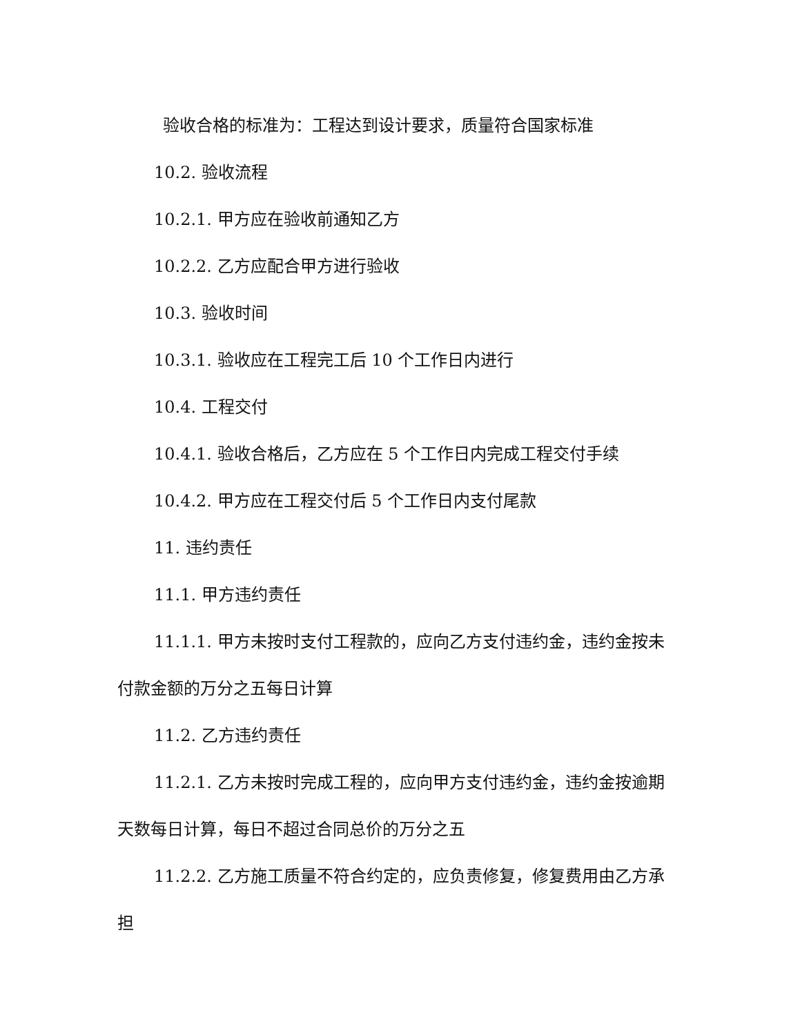验收合格的标准为：工程达到设计要求，质量符合国家标准
10.2. 验收流程
10.2.1. 甲方应在验收前通知乙方
10.2.2. 乙方应配合甲方进行验收
10.3. 验收时间
10.3.1. 验收应在工程完工后 10 个工作日内进行
10.4. 工程交付
10.4.1. 验收合格后，乙方应在 5 个工作日内完成工程交付手续
10.4.2. 甲方应在工程交付后 5 个工作日内支付尾款
11. 违约责任
11.1. 甲方违约责任
11.1.1. 甲方未按时支付工程款的，应向乙方支付违约金，违约金按未付款金额的万分之五每日计算
11.2. 乙方违约责任
11.2.1. 乙方未按时完成工程的，应向甲方支付违约金，违约金按逾期天数每日计算，每日不超过合同总价的万分之五
11.2.2. 乙方施工质量不符合约定的，应负责修复，修复费用由乙方承担